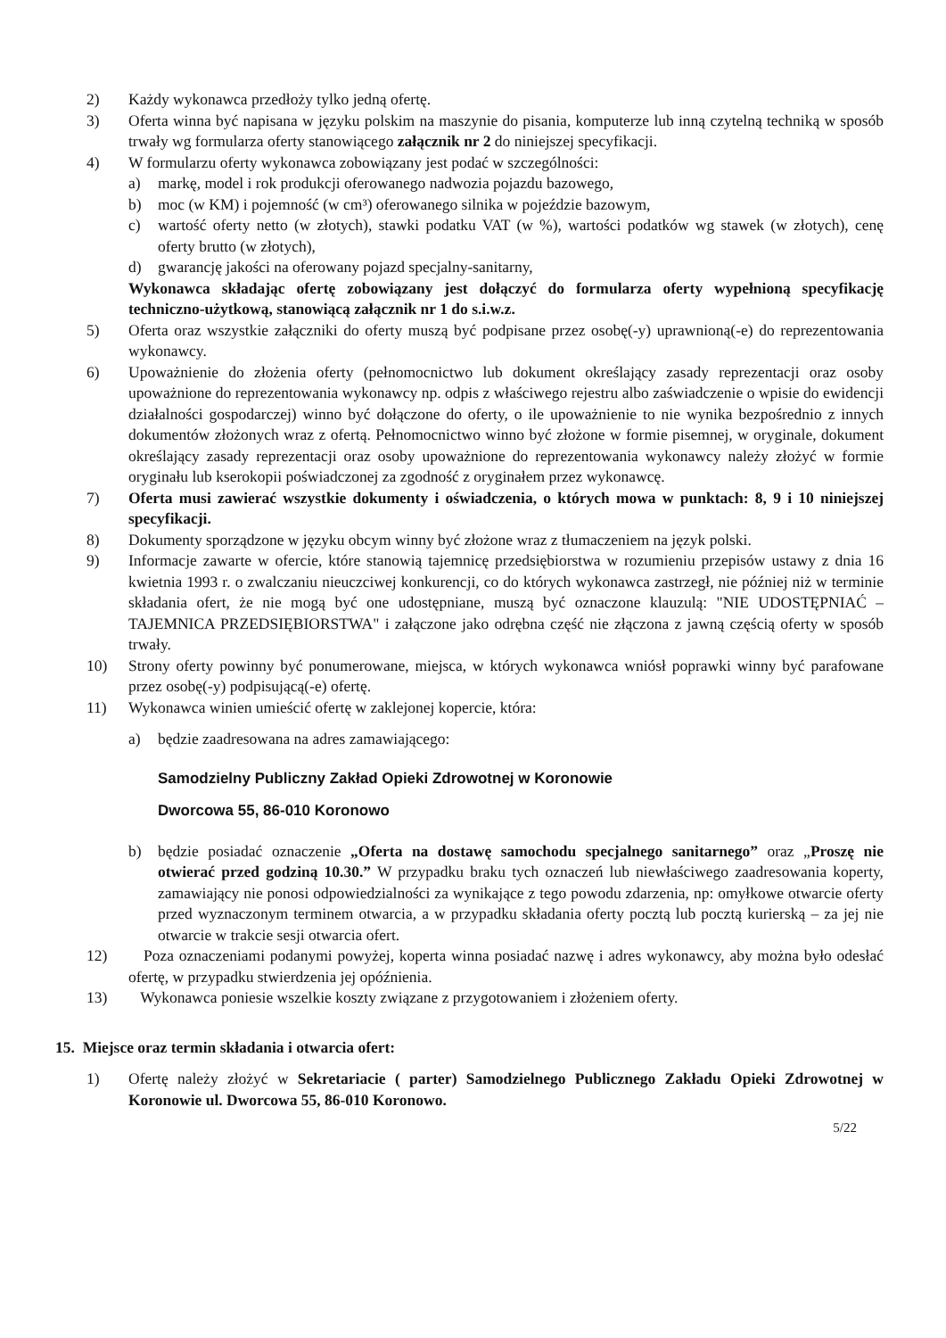2) Każdy wykonawca przedłoży tylko jedną ofertę.
3) Oferta winna być napisana w języku polskim na maszynie do pisania, komputerze lub inną czytelną techniką w sposób trwały wg formularza oferty stanowiącego załącznik nr 2 do niniejszej specyfikacji.
4) W formularzu oferty wykonawca zobowiązany jest podać w szczególności:
a) markę, model i rok produkcji oferowanego nadwozia pojazdu bazowego,
b) moc (w KM) i pojemność (w cm³) oferowanego silnika w pojeździe bazowym,
c) wartość oferty netto (w złotych), stawki podatku VAT (w %), wartości podatków wg stawek (w złotych), cenę oferty brutto (w złotych),
d) gwarancję jakości na oferowany pojazd specjalny-sanitarny,
Wykonawca składając ofertę zobowiązany jest dołączyć do formularza oferty wypełnioną specyfikację techniczno-użytkową, stanowiącą załącznik nr 1 do s.i.w.z.
5) Oferta oraz wszystkie załączniki do oferty muszą być podpisane przez osobę(-y) uprawnioną(-e) do reprezentowania wykonawcy.
6) Upoważnienie do złożenia oferty (pełnomocnictwo lub dokument określający zasady reprezentacji oraz osoby upoważnione do reprezentowania wykonawcy np. odpis z właściwego rejestru albo zaświadczenie o wpisie do ewidencji działalności gospodarczej) winno być dołączone do oferty, o ile upoważnienie to nie wynika bezpośrednio z innych dokumentów złożonych wraz z ofertą. Pełnomocnictwo winno być złożone w formie pisemnej, w oryginale, dokument określający zasady reprezentacji oraz osoby upoważnione do reprezentowania wykonawcy należy złożyć w formie oryginału lub kserokopii poświadczonej za zgodność z oryginałem przez wykonawcę.
7) Oferta musi zawierać wszystkie dokumenty i oświadczenia, o których mowa w punktach: 8, 9 i 10 niniejszej specyfikacji.
8) Dokumenty sporządzone w języku obcym winny być złożone wraz z tłumaczeniem na język polski.
9) Informacje zawarte w ofercie, które stanowią tajemnicę przedsiębiorstwa w rozumieniu przepisów ustawy z dnia 16 kwietnia 1993 r. o zwalczaniu nieuczciwej konkurencji, co do których wykonawca zastrzegł, nie później niż w terminie składania ofert, że nie mogą być one udostępniane, muszą być oznaczone klauzulą: "NIE UDOSTĘPNIAĆ – TAJEMNICA PRZEDSIĘBIORSTWA" i załączone jako odrębna część nie złączona z jawną częścią oferty w sposób trwały.
10) Strony oferty powinny być ponumerowane, miejsca, w których wykonawca wniósł poprawki winny być parafowane przez osobę(-y) podpisującą(-e) ofertę.
11) Wykonawca winien umieścić ofertę w zaklejonej kopercie, która:
a) będzie zaadresowana na adres zamawiającego:
Samodzielny Publiczny Zakład Opieki Zdrowotnej w Koronowie
Dworcowa 55, 86-010 Koronowo
b) będzie posiadać oznaczenie „Oferta na dostawę samochodu specjalnego sanitarnego” oraz „Proszę nie otwierać przed godziną 10.30.” W przypadku braku tych oznaczeń lub niewłaściwego zaadresowania koperty, zamawiający nie ponosi odpowiedzialności za wynikające z tego powodu zdarzenia, np: omyłkowe otwarcie oferty przed wyznaczonym terminem otwarcia, a w przypadku składania oferty pocztą lub pocztą kurierską – za jej nie otwarcie w trakcie sesji otwarcia ofert.
12) Poza oznaczeniami podanymi powyżej, koperta winna posiadać nazwę i adres wykonawcy, aby można było odesłać ofertę, w przypadku stwierdzenia jej opóźnienia.
13) Wykonawca poniesie wszelkie koszty związane z przygotowaniem i złożeniem oferty.
15. Miejsce oraz termin składania i otwarcia ofert:
1) Ofertę należy złożyć w Sekretariacie ( parter) Samodzielnego Publicznego Zakładu Opieki Zdrowotnej w Koronowie ul. Dworcowa 55, 86-010 Koronowo.
5/22